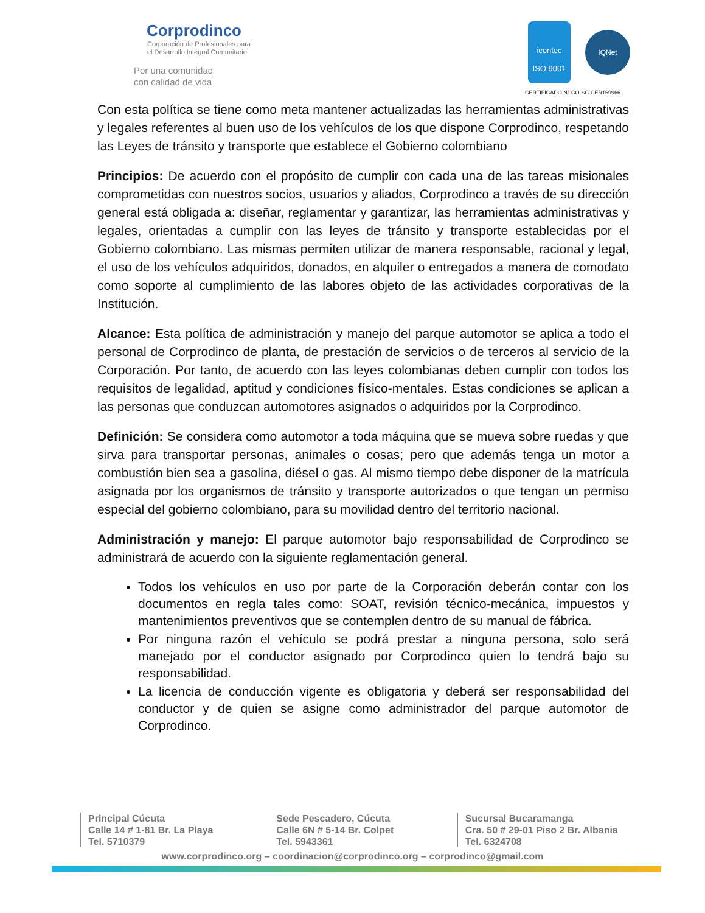Corprodinco
Corporación de Profesionales para
el Desarrollo Integral Comunitario
Por una comunidad
con calidad de vida
icontec
ISO 9001 IQNet
CERTIFICADO N° CO-SC-CER169966
Con esta política se tiene como meta mantener actualizadas las herramientas administrativas y legales referentes al buen uso de los vehículos de los que dispone Corprodinco, respetando las Leyes de tránsito y transporte que establece el Gobierno colombiano
Principios: De acuerdo con el propósito de cumplir con cada una de las tareas misionales comprometidas con nuestros socios, usuarios y aliados, Corprodinco a través de su dirección general está obligada a: diseñar, reglamentar y garantizar, las herramientas administrativas y legales, orientadas a cumplir con las leyes de tránsito y transporte establecidas por el Gobierno colombiano. Las mismas permiten utilizar de manera responsable, racional y legal, el uso de los vehículos adquiridos, donados, en alquiler o entregados a manera de comodato como soporte al cumplimiento de las labores objeto de las actividades corporativas de la Institución.
Alcance: Esta política de administración y manejo del parque automotor se aplica a todo el personal de Corprodinco de planta, de prestación de servicios o de terceros al servicio de la Corporación. Por tanto, de acuerdo con las leyes colombianas deben cumplir con todos los requisitos de legalidad, aptitud y condiciones físico-mentales. Estas condiciones se aplican a las personas que conduzcan automotores asignados o adquiridos por la Corprodinco.
Definición: Se considera como automotor a toda máquina que se mueva sobre ruedas y que sirva para transportar personas, animales o cosas; pero que además tenga un motor a combustión bien sea a gasolina, diésel o gas. Al mismo tiempo debe disponer de la matrícula asignada por los organismos de tránsito y transporte autorizados o que tengan un permiso especial del gobierno colombiano, para su movilidad dentro del territorio nacional.
Administración y manejo: El parque automotor bajo responsabilidad de Corprodinco se administrará de acuerdo con la siguiente reglamentación general.
Todos los vehículos en uso por parte de la Corporación deberán contar con los documentos en regla tales como: SOAT, revisión técnico-mecánica, impuestos y mantenimientos preventivos que se contemplen dentro de su manual de fábrica.
Por ninguna razón el vehículo se podrá prestar a ninguna persona, solo será manejado por el conductor asignado por Corprodinco quien lo tendrá bajo su responsabilidad.
La licencia de conducción vigente es obligatoria y deberá ser responsabilidad del conductor y de quien se asigne como administrador del parque automotor de Corprodinco.
Principal Cúcuta
Calle 14 # 1-81 Br. La Playa
Tel. 5710379
Sede Pescadero, Cúcuta
Calle 6N # 5-14 Br. Colpet
Tel. 5943361
Sucursal Bucaramanga
Cra. 50 # 29-01 Piso 2 Br. Albania
Tel. 6324708
www.corprodinco.org – coordinacion@corprodinco.org – corprodinco@gmail.com